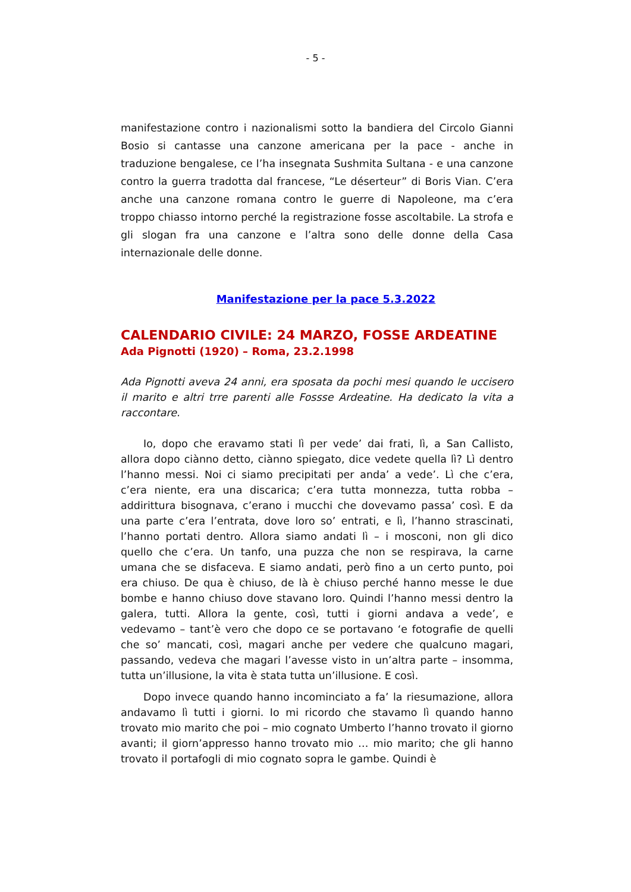- 5 -
manifestazione contro i nazionalismi sotto la bandiera del Circolo Gianni Bosio si cantasse una canzone americana per la pace - anche in traduzione bengalese, ce l’ha insegnata Sushmita Sultana - e una canzone contro la guerra tradotta dal francese, “Le déserteur” di Boris Vian. C’era anche una canzone romana contro le guerre di Napoleone, ma c’era troppo chiasso intorno perché la registrazione fosse ascoltabile. La strofa e gli slogan fra una canzone e l’altra sono delle donne della Casa internazionale delle donne.
Manifestazione per la pace 5.3.2022
CALENDARIO CIVILE: 24 MARZO, FOSSE ARDEATINE
Ada Pignotti (1920) – Roma, 23.2.1998
Ada Pignotti aveva 24 anni, era sposata da pochi mesi quando le uccisero il marito e altri trre parenti alle Fossse Ardeatine. Ha dedicato la vita a raccontare.
Io, dopo che eravamo stati lì per vede’ dai frati, lì, a San Callisto, allora dopo ciànno detto, ciànno spiegato, dice vedete quella lì? Lì dentro l’hanno messi. Noi ci siamo precipitati per anda’ a vede’. Lì che c’era, c’era niente, era una discarica; c’era tutta monnezza, tutta robba – addirittura bisognava, c’erano i mucchi che dovevamo passa’ così. E da una parte c’era l’entrata, dove loro so’ entrati, e lì, l’hanno strascinati, l’hanno portati dentro. Allora siamo andati lì – i mosconi, non gli dico quello che c’era. Un tanfo, una puzza che non se respirava, la carne umana che se disfaceva. E siamo andati, però fino a un certo punto, poi era chiuso. De qua è chiuso, de là è chiuso perché hanno messe le due bombe e hanno chiuso dove stavano loro. Quindi l’hanno messi dentro la galera, tutti. Allora la gente, così, tutti i giorni andava a vede’, e vedevamo – tant’è vero che dopo ce se portavano ‘e fotografie de quelli che so’ mancati, così, magari anche per vedere che qualcuno magari, passando, vedeva che magari l’avesse visto in un’altra parte – insomma, tutta un’illusione, la vita è stata tutta un’illusione. E così.
Dopo invece quando hanno incominciato a fa’ la riesumazione, allora andavamo lì tutti i giorni. Io mi ricordo che stavamo lì quando hanno trovato mio marito che poi – mio cognato Umberto l’hanno trovato il giorno avanti; il giorn’appresso hanno trovato mio … mio marito; che gli hanno trovato il portafogli di mio cognato sopra le gambe. Quindi è